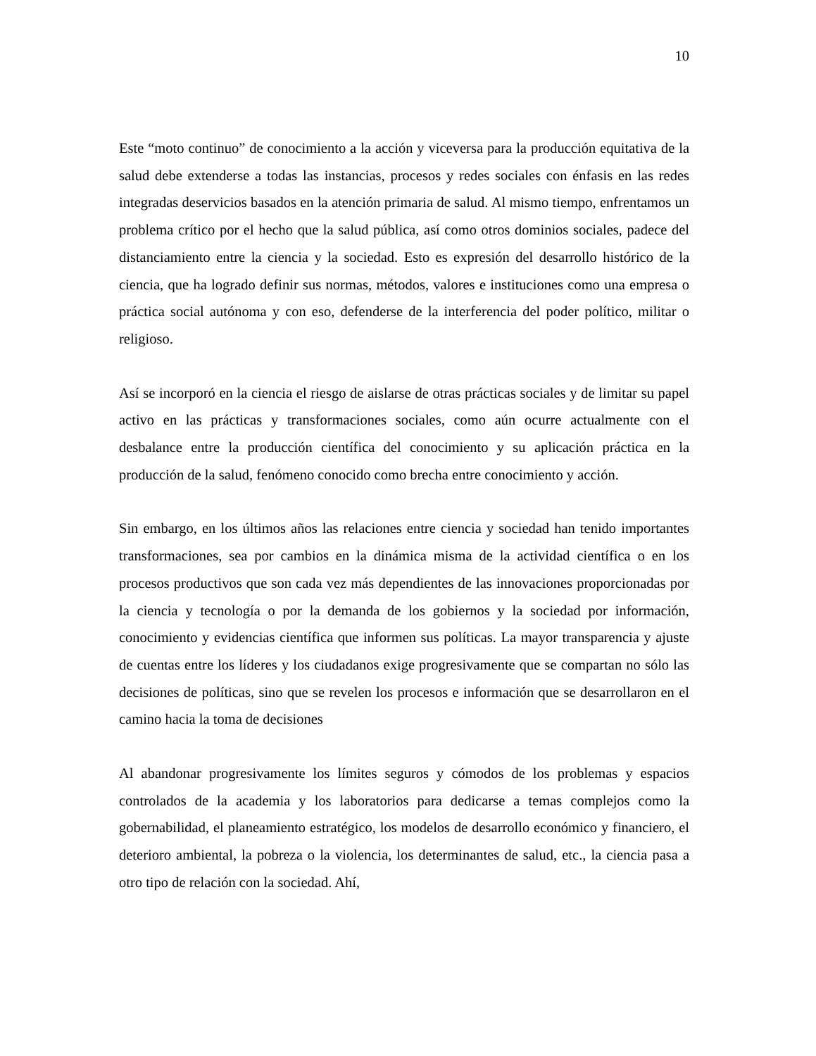10
Este “moto continuo” de conocimiento a la acción y viceversa para la producción equitativa de la salud debe extenderse a todas las instancias, procesos y redes sociales con énfasis en las redes integradas deservicios basados en la atención primaria de salud. Al mismo tiempo, enfrentamos un problema crítico por el hecho que la salud pública, así como otros dominios sociales, padece del distanciamiento entre la ciencia y la sociedad. Esto es expresión del desarrollo histórico de la ciencia, que ha logrado definir sus normas, métodos, valores e instituciones como una empresa o práctica social autónoma y con eso, defenderse de la interferencia del poder político, militar o religioso.
Así se incorporó en la ciencia el riesgo de aislarse de otras prácticas sociales y de limitar su papel activo en las prácticas y transformaciones sociales, como aún ocurre actualmente con el desbalance entre la producción científica del conocimiento y su aplicación práctica en la producción de la salud, fenómeno conocido como brecha entre conocimiento y acción.
Sin embargo, en los últimos años las relaciones entre ciencia y sociedad han tenido importantes transformaciones, sea por cambios en la dinámica misma de la actividad científica o en los procesos productivos que son cada vez más dependientes de las innovaciones proporcionadas por la ciencia y tecnología o por la demanda de los gobiernos y la sociedad por información, conocimiento y evidencias científica que informen sus políticas. La mayor transparencia y ajuste de cuentas entre los líderes y los ciudadanos exige progresivamente que se compartan no sólo las decisiones de políticas, sino que se revelen los procesos e información que se desarrollaron en el camino hacia la toma de decisiones
Al abandonar progresivamente los límites seguros y cómodos de los problemas y espacios controlados de la academia y los laboratorios para dedicarse a temas complejos como la gobernabilidad, el planeamiento estratégico, los modelos de desarrollo económico y financiero, el deterioro ambiental, la pobreza o la violencia, los determinantes de salud, etc., la ciencia pasa a otro tipo de relación con la sociedad. Ahí,